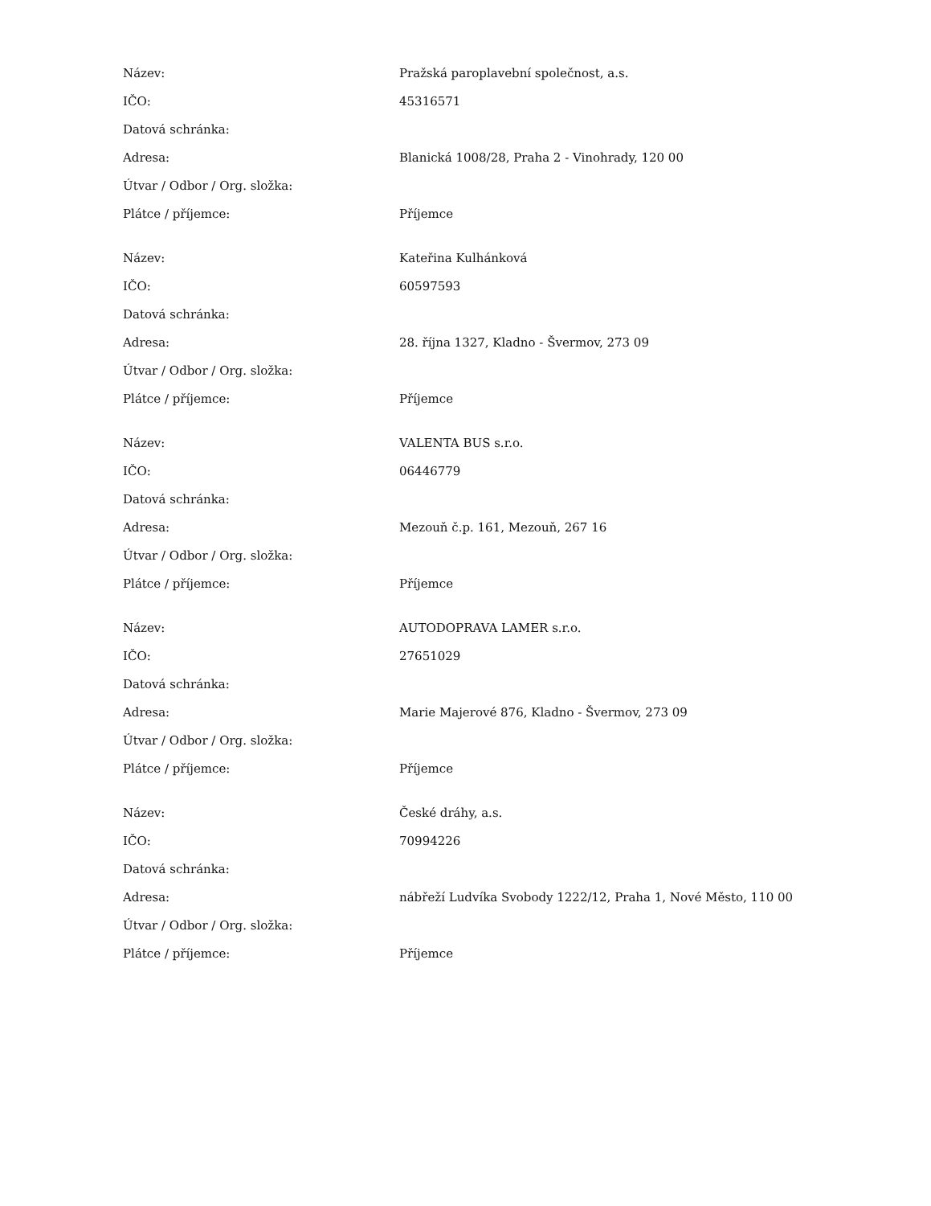| Název: | Pražská paroplavební společnost, a.s. |
| IČO: | 45316571 |
| Datová schránka: | |
| Adresa: | Blanická 1008/28, Praha 2 - Vinohrady, 120 00 |
| Útvar / Odbor / Org. složka: | |
| Plátce / příjemce: | Příjemce |
| Název: | Kateřina Kulhánková |
| IČO: | 60597593 |
| Datová schránka: | |
| Adresa: | 28. října 1327, Kladno - Švermov, 273 09 |
| Útvar / Odbor / Org. složka: | |
| Plátce / příjemce: | Příjemce |
| Název: | VALENTA BUS s.r.o. |
| IČO: | 06446779 |
| Datová schránka: | |
| Adresa: | Mezouň č.p. 161, Mezouň, 267 16 |
| Útvar / Odbor / Org. složka: | |
| Plátce / příjemce: | Příjemce |
| Název: | AUTODOPRAVA LAMER s.r.o. |
| IČO: | 27651029 |
| Datová schránka: | |
| Adresa: | Marie Majerové 876, Kladno - Švermov, 273 09 |
| Útvar / Odbor / Org. složka: | |
| Plátce / příjemce: | Příjemce |
| Název: | České dráhy, a.s. |
| IČO: | 70994226 |
| Datová schránka: | |
| Adresa: | nábřeží Ludvíka Svobody 1222/12, Praha 1, Nové Město, 110 00 |
| Útvar / Odbor / Org. složka: | |
| Plátce / příjemce: | Příjemce |